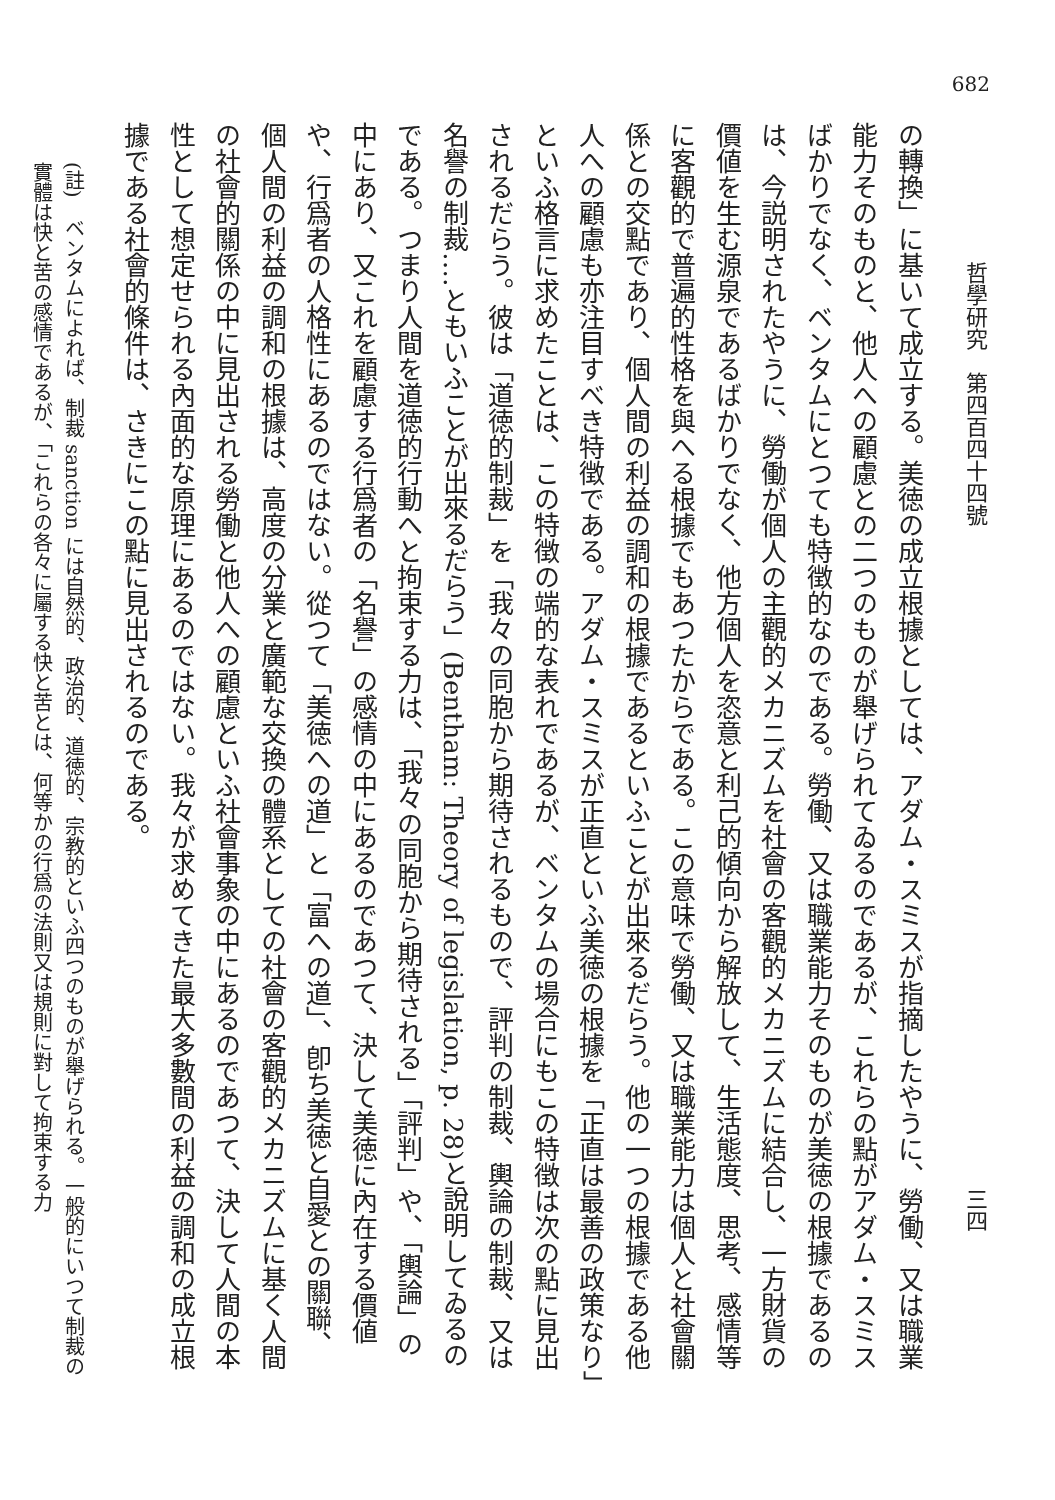682
哲學研究　第四百四十四號 三四
の轉換」に基いて成立する。美徳の成立根據としては、アダム・スミスが指摘したやうに、勞働、又は職業能力そのものと、他人への顧慮との二つのものが舉げられてゐるのであるが、これらの點がアダム・スミスばかりでなく、ベンタムにとつても特徴的なのである。勞働、又は職業能力そのものが美徳の根據であるのは、今説明されたやうに、勞働が個人の主觀的メカニズムを社會の客觀的メカニズムに結合し、一方財貨の價値を生む源泉であるばかりでなく、他方個人を恣意と利己的傾向から解放して、生活態度、思考、感情等に客觀的で普遍的性格を與へる根據でもあつたからである。この意味で勞働、又は職業能力は個人と社會關係との交點であり、個人間の利益の調和の根據であるといふことが出來るだらう。他の一つの根據である他人への顧慮も亦注目すべき特徴である。アダム・スミスが正直といふ美徳の根據を「正直は最善の政策なり」といふ格言に求めたことは、この特徴の端的な表れであるが、ベンタムの場合にもこの特徴は次の點に見出されるだらう。彼は「道徳的制裁」を「我々の同胞から期待されるもので、評判の制裁、輿論の制裁、又は名譽の制裁‥‥ともいふことが出來るだらう」(Bentham: Theory of legislation, p. 28)と說明してゐるのである。つまり人間を道徳的行動へと拘束する力は、「我々の同胞から期待される」「評判」や、「輿論」の中にあり、又これを顧慮する行爲者の「名譽」の感情の中にあるのであつて、決して美徳に內在する價値や、行爲者の人格性にあるのではない。從つて「美徳への道」と「富への道」、卽ち美徳と自愛との關聯、個人間の利益の調和の根據は、高度の分業と廣範な交換の體系としての社會の客觀的メカニズムに基く人間の社會的關係の中に見出される勞働と他人への顧慮といふ社會事象の中にあるのであつて、決して人間の本性として想定せられる內面的な原理にあるのではない。我々が求めてきた最大多數間の利益の調和の成立根據である社會的條件は、さきにこの點に見出されるのである。
(註)　ベンタムによれば、制裁 sanction には自然的、政治的、道徳的、宗教的といふ四つのものが舉げられる。一般的にいつて制裁の實體は快と苦の感情であるが、「これらの各々に屬する快と苦とは、何等かの行爲の法則又は規則に對して拘束する力